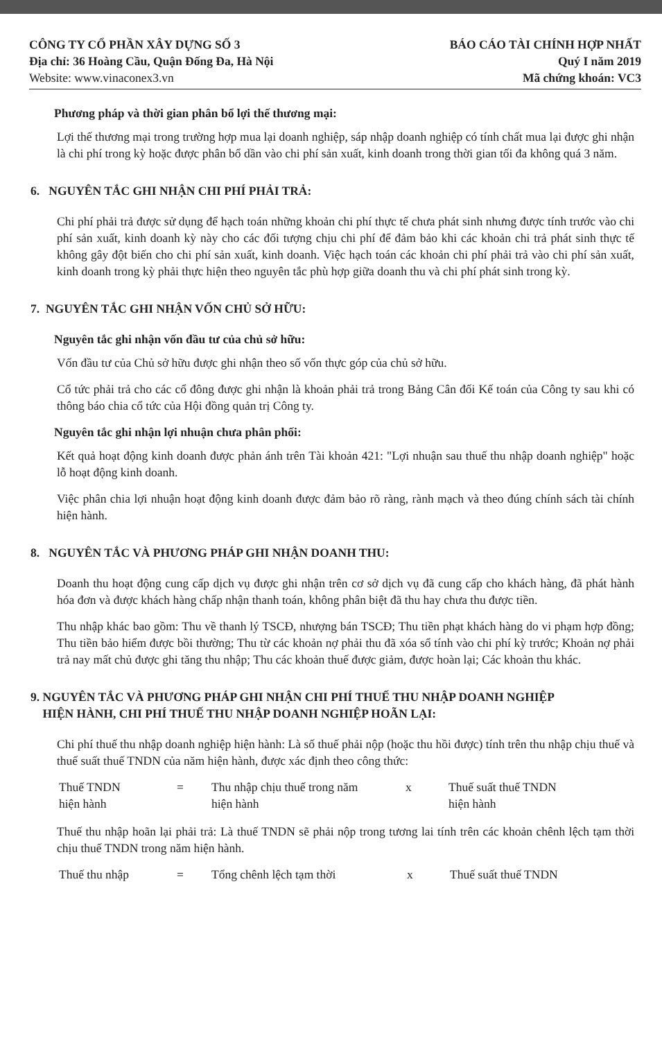CÔNG TY CỔ PHẦN XÂY DỰNG SỐ 3
Địa chỉ: 36 Hoàng Cầu, Quận Đống Đa, Hà Nội
Website: www.vinaconex3.vn
BÁO CÁO TÀI CHÍNH HỢP NHẤT
Quý I năm 2019
Mã chứng khoán: VC3
Phương pháp và thời gian phân bổ lợi thế thương mại:
Lợi thế thương mại trong trường hợp mua lại doanh nghiệp, sáp nhập doanh nghiệp có tính chất mua lại được ghi nhận là chi phí trong kỳ hoặc được phân bổ dần vào chi phí sản xuất, kinh doanh trong thời gian tối đa không quá 3 năm.
6. NGUYÊN TẮC GHI NHẬN CHI PHÍ PHẢI TRẢ:
Chi phí phải trả được sử dụng để hạch toán những khoản chi phí thực tế chưa phát sinh nhưng được tính trước vào chi phí sản xuất, kinh doanh kỳ này cho các đối tượng chịu chi phí để đảm bảo khi các khoản chi trả phát sinh thực tế không gây đột biến cho chi phí sản xuất, kinh doanh. Việc hạch toán các khoản chi phí phải trả vào chi phí sản xuất, kinh doanh trong kỳ phải thực hiện theo nguyên tắc phù hợp giữa doanh thu và chi phí phát sinh trong kỳ.
7. NGUYÊN TẮC GHI NHẬN VỐN CHỦ SỞ HỮU:
Nguyên tắc ghi nhận vốn đầu tư của chủ sở hữu:
Vốn đầu tư của Chủ sở hữu được ghi nhận theo số vốn thực góp của chủ sở hữu.
Cổ tức phải trả cho các cổ đông được ghi nhận là khoản phải trả trong Bảng Cân đối Kế toán của Công ty sau khi có thông báo chia cổ tức của Hội đồng quản trị Công ty.
Nguyên tắc ghi nhận lợi nhuận chưa phân phối:
Kết quả hoạt động kinh doanh được phản ánh trên Tài khoản 421: "Lợi nhuận sau thuế thu nhập doanh nghiệp" hoặc lỗ hoạt động kinh doanh.
Việc phân chia lợi nhuận hoạt động kinh doanh được đảm bảo rõ ràng, rành mạch và theo đúng chính sách tài chính hiện hành.
8. NGUYÊN TẮC VÀ PHƯƠNG PHÁP GHI NHẬN DOANH THU:
Doanh thu hoạt động cung cấp dịch vụ được ghi nhận trên cơ sở dịch vụ đã cung cấp cho khách hàng, đã phát hành hóa đơn và được khách hàng chấp nhận thanh toán, không phân biệt đã thu hay chưa thu được tiền.
Thu nhập khác bao gồm: Thu về thanh lý TSCĐ, nhượng bán TSCĐ; Thu tiền phạt khách hàng do vi phạm hợp đồng; Thu tiền bảo hiểm được bồi thường; Thu từ các khoản nợ phải thu đã xóa sổ tính vào chi phí kỳ trước; Khoản nợ phải trả nay mất chủ được ghi tăng thu nhập; Thu các khoản thuế được giảm, được hoàn lại; Các khoản thu khác.
9. NGUYÊN TẮC VÀ PHƯƠNG PHÁP GHI NHẬN CHI PHÍ THUẾ THU NHẬP DOANH NGHIỆP
HIỆN HÀNH, CHI PHÍ THUẾ THU NHẬP DOANH NGHIỆP HOÃN LẠI:
Chi phí thuế thu nhập doanh nghiệp hiện hành: Là số thuế phải nộp (hoặc thu hồi được) tính trên thu nhập chịu thuế và thuế suất thuế TNDN của năm hiện hành, được xác định theo công thức:
Thuế TNDN
hiện hành
= Thu nhập chịu thuế trong năm
hiện hành
x Thuế suất thuế TNDN
hiện hành
Thuế thu nhập hoãn lại phải trả: Là thuế TNDN sẽ phải nộp trong tương lai tính trên các khoản chênh lệch tạm thời chịu thuế TNDN trong năm hiện hành.
Thuế thu nhập = Tổng chênh lệch tạm thời x Thuế suất thuế TNDN